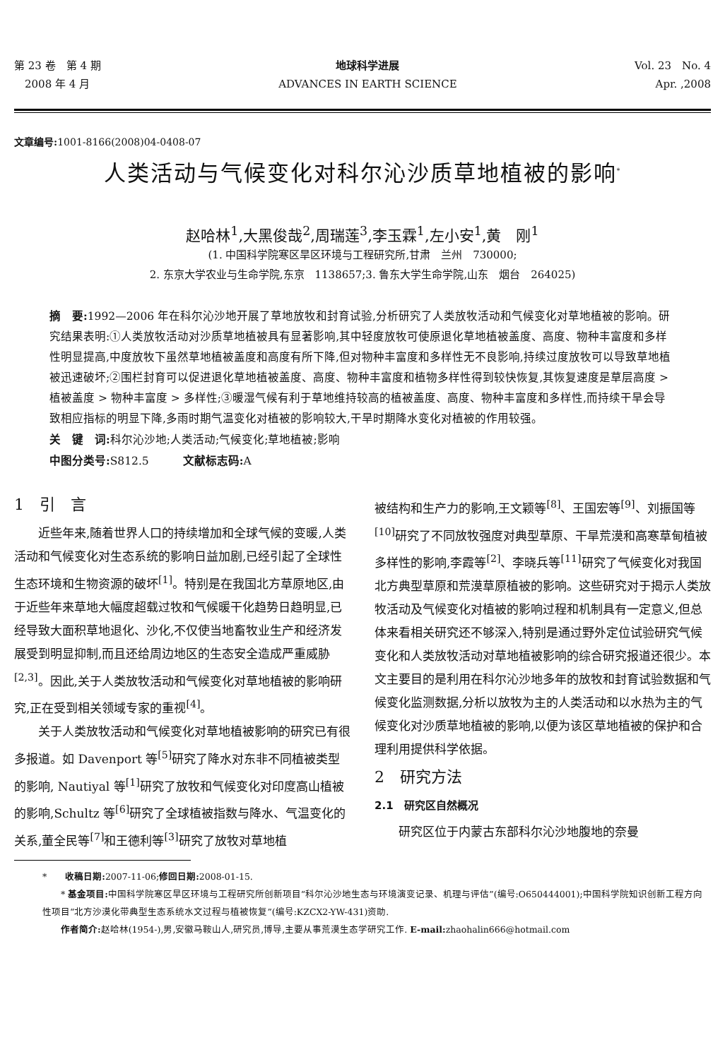第 23 卷　第 4 期
　2008 年 4 月
地球科学进展
ADVANCES IN EARTH SCIENCE
Vol. 23　No. 4
Apr. ,2008　
文章编号: 1001-8166(2008)04-0408-07
人类活动与气候变化对科尔沁沙质草地植被的影响<sup>*</sup>
赵哈林<sup>1</sup>,大黑俊哉<sup>2</sup>,周瑞莲<sup>3</sup>,李玉霖<sup>1</sup>,左小安<sup>1</sup>,黄　刚<sup>1</sup>
(1. 中国科学院寒区旱区环境与工程研究所,甘肃　兰州　730000;
2. 东京大学农业与生命学院,东京　1138657;3. 鲁东大学生命学院,山东　烟台　264025)
摘　要: 1992—2006 年在科尔沁沙地开展了草地放牧和封育试验,分析研究了人类放牧活动和气候变化对草地植被的影响。研究结果表明:①人类放牧活动对沙质草地植被具有显著影响,其中轻度放牧可使原退化草地植被盖度、高度、物种丰富度和多样性明显提高,中度放牧下虽然草地植被盖度和高度有所下降,但对物种丰富度和多样性无不良影响,持续过度放牧可以导致草地植被迅速破坏;②围栏封育可以促进退化草地植被盖度、高度、物种丰富度和植物多样性得到较快恢复,其恢复速度是草层高度 > 植被盖度 > 物种丰富度 > 多样性;③暖湿气候有利于草地维持较高的植被盖度、高度、物种丰富度和多样性,而持续干旱会导致相应指标的明显下降,多雨时期气温变化对植被的影响较大,干旱时期降水变化对植被的作用较强。
关　键　词: 科尔沁沙地;人类活动;气候变化;草地植被;影响
中图分类号: S812.5　　　文献标志码: A
1　引　言
近些年来,随着世界人口的持续增加和全球气候的变暖,人类活动和气候变化对生态系统的影响日益加剧,已经引起了全球性生态环境和生物资源的破坏<sup>[1]</sup>。特别是在我国北方草原地区,由于近些年来草地大幅度超载过牧和气候暖干化趋势日趋明显,已经导致大面积草地退化、沙化,不仅使当地畜牧业生产和经济发展受到明显抑制,而且还给周边地区的生态安全造成严重威胁<sup>[2,3]</sup>。因此,关于人类放牧活动和气候变化对草地植被的影响研究,正在受到相关领域专家的重视<sup>[4]</sup>。
关于人类放牧活动和气候变化对草地植被影响的研究已有很多报道。如 Davenport 等<sup>[5]</sup>研究了降水对东非不同植被类型的影响, Nautiyal 等<sup>[1]</sup>研究了放牧和气候变化对印度高山植被的影响,Schultz 等<sup>[6]</sup>研究了全球植被指数与降水、气温变化的关系,董全民等<sup>[7]</sup>和王德利等<sup>[3]</sup>研究了放牧对草地植
被结构和生产力的影响,王文颖等<sup>[8]</sup>、王国宏等<sup>[9]</sup>、刘振国等<sup>[10]</sup>研究了不同放牧强度对典型草原、干旱荒漠和高寒草甸植被多样性的影响,李霞等<sup>[2]</sup>、李晓兵等<sup>[11]</sup>研究了气候变化对我国北方典型草原和荒漠草原植被的影响。这些研究对于揭示人类放牧活动及气候变化对植被的影响过程和机制具有一定意义,但总体来看相关研究还不够深入,特别是通过野外定位试验研究气候变化和人类放牧活动对草地植被影响的综合研究报道还很少。本文主要目的是利用在科尔沁沙地多年的放牧和封育试验数据和气候变化监测数据,分析以放牧为主的人类活动和以水热为主的气候变化对沙质草地植被的影响,以便为该区草地植被的保护和合理利用提供科学依据。
2　研究方法
2.1　研究区自然概况
研究区位于内蒙古东部科尔沁沙地腹地的奈曼
*　　收稿日期: 2007-11-06;修回日期: 2008-01-15.
　　* 基金项目: 中国科学院寒区旱区环境与工程研究所创新项目“科尔沁沙地生态与环境演变记录、机理与评估”(编号:O650444001);中国科学院知识创新工程方向性项目“北方沙漠化带典型生态系统水文过程与植被恢复”(编号:KZCX2-YW-431)资助.
　　作者简介: 赵哈林(1954-),男,安徽马鞍山人,研究员,博导,主要从事荒漠生态学研究工作. E-mail: zhaohalin666@hotmail.com